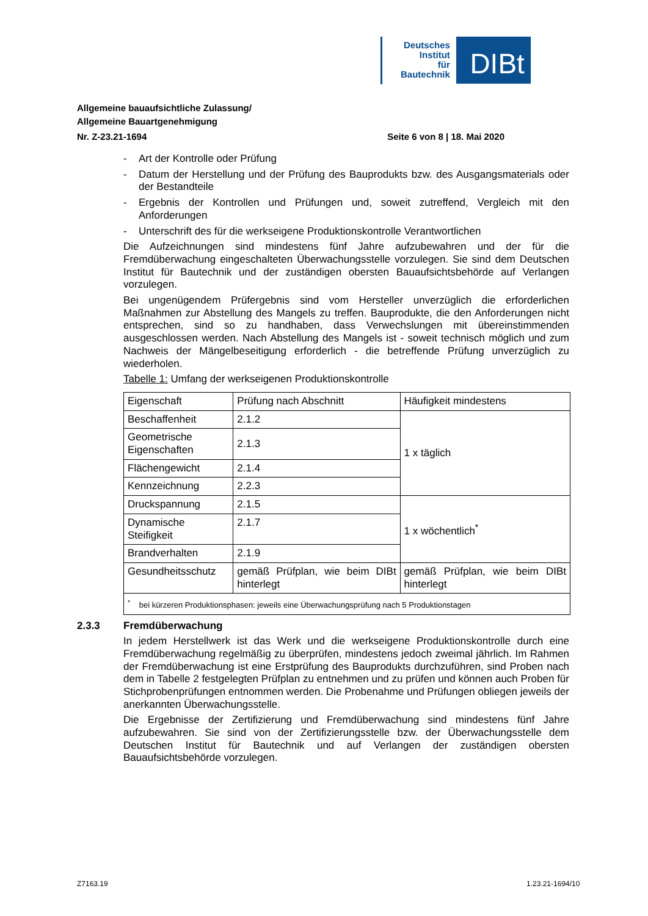Deutsches
Institut
für
Bautechnik
DIBt
Allgemeine bauaufsichtliche Zulassung/
Allgemeine Bauartgenehmigung
Nr. Z-23.21-1694 Seite 6 von 8 | 18. Mai 2020
- Art der Kontrolle oder Prüfung
- Datum der Herstellung und der Prüfung des Bauprodukts bzw. des Ausgangsmaterials oder der Bestandteile
- Ergebnis der Kontrollen und Prüfungen und, soweit zutreffend, Vergleich mit den Anforderungen
- Unterschrift des für die werkseigene Produktionskontrolle Verantwortlichen
Die Aufzeichnungen sind mindestens fünf Jahre aufzubewahren und der für die Fremdüberwachung eingeschalteten Überwachungsstelle vorzulegen. Sie sind dem Deutschen Institut für Bautechnik und der zuständigen obersten Bauaufsichtsbehörde auf Verlangen vorzulegen.
Bei ungenügendem Prüfergebnis sind vom Hersteller unverzüglich die erforderlichen Maßnahmen zur Abstellung des Mangels zu treffen. Bauprodukte, die den Anforderungen nicht entsprechen, sind so zu handhaben, dass Verwechslungen mit übereinstimmenden ausgeschlossen werden. Nach Abstellung des Mangels ist - soweit technisch möglich und zum Nachweis der Mängelbeseitigung erforderlich - die betreffende Prüfung unverzüglich zu wiederholen.
Tabelle 1: Umfang der werkseigenen Produktionskontrolle
| Eigenschaft | Prüfung nach Abschnitt | Häufigkeit mindestens |
| Beschaffenheit | 2.1.2 | 1 x täglich |
| Geometrische Eigenschaften | 2.1.3 | |
| Flächengewicht | 2.1.4 | |
| Kennzeichnung | 2.2.3 | |
| Druckspannung | 2.1.5 | 1 x wöchentlich<sup>*</sup> |
| Dynamische Steifigkeit | 2.1.7 | |
| Brandverhalten | 2.1.9 | |
| Gesundheitsschutz | gemäß Prüfplan, wie beim DIBt hinterlegt | gemäß Prüfplan, wie beim DIBt hinterlegt |
| <sup>*</sup> bei kürzeren Produktionsphasen: jeweils eine Überwachungsprüfung nach 5 Produktionstagen | | |
2.3.3 Fremdüberwachung
In jedem Herstellwerk ist das Werk und die werkseigene Produktionskontrolle durch eine Fremdüberwachung regelmäßig zu überprüfen, mindestens jedoch zweimal jährlich. Im Rahmen der Fremdüberwachung ist eine Erstprüfung des Bauprodukts durchzuführen, sind Proben nach dem in Tabelle 2 festgelegten Prüfplan zu entnehmen und zu prüfen und können auch Proben für Stichprobenprüfungen entnommen werden. Die Probenahme und Prüfungen obliegen jeweils der anerkannten Überwachungsstelle.
Die Ergebnisse der Zertifizierung und Fremdüberwachung sind mindestens fünf Jahre aufzubewahren. Sie sind von der Zertifizierungsstelle bzw. der Überwachungsstelle dem Deutschen Institut für Bautechnik und auf Verlangen der zuständigen obersten Bauaufsichtsbehörde vorzulegen.
Z7163.19 1.23.21-1694/10